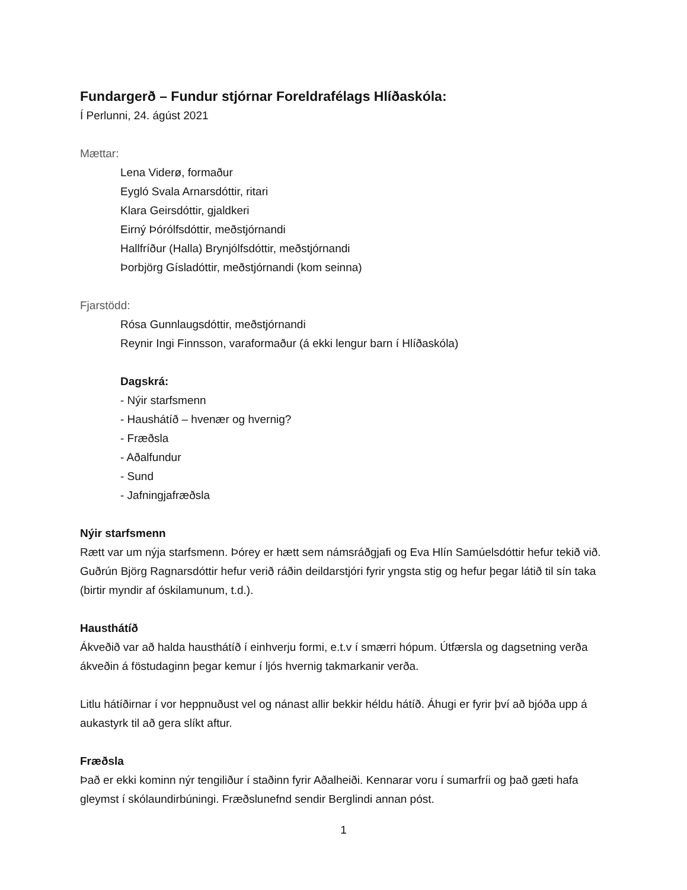Fundargerð – Fundur stjórnar Foreldrafélags Hlíðaskóla:
Í Perlunni, 24. ágúst 2021
Mættar:
Lena Viderø, formaður
Eygló Svala Arnarsdóttir, ritari
Klara Geirsdóttir, gjaldkeri
Eirný Þórólfsdóttir, meðstjórnandi
Hallfríður (Halla) Brynjólfsdóttir, meðstjórnandi
Þorbjörg Gísladóttir, meðstjórnandi (kom seinna)
Fjarstödd:
Rósa Gunnlaugsdóttir, meðstjórnandi
Reynir Ingi Finnsson, varaformaður (á ekki lengur barn í Hlíðaskóla)
Dagskrá:
- Nýir starfsmenn
- Haushátíð – hvenær og hvernig?
- Fræðsla
- Aðalfundur
- Sund
- Jafningjafræðsla
Nýir starfsmenn
Rætt var um nýja starfsmenn. Þórey er hætt sem námsráðgjafi og Eva Hlín Samúelsdóttir hefur tekið við. Guðrún Björg Ragnarsdóttir hefur verið ráðin deildarstjóri fyrir yngsta stig og hefur þegar látið til sín taka (birtir myndir af óskilamunum, t.d.).
Hausthátíð
Ákveðið var að halda hausthátíð í einhverju formi, e.t.v í smærri hópum. Útfærsla og dagsetning verða ákveðin á föstudaginn þegar kemur í ljós hvernig takmarkanir verða.
Litlu hátíðirnar í vor heppnuðust vel og nánast allir bekkir héldu hátíð. Áhugi er fyrir því að bjóða upp á aukastyrk til að gera slíkt aftur.
Fræðsla
Það er ekki kominn nýr tengiliður í staðinn fyrir Aðalheiði. Kennarar voru í sumarfríi og það gæti hafa gleymst í skólaundirbúningi. Fræðslunefnd sendir Berglindi annan póst.
1